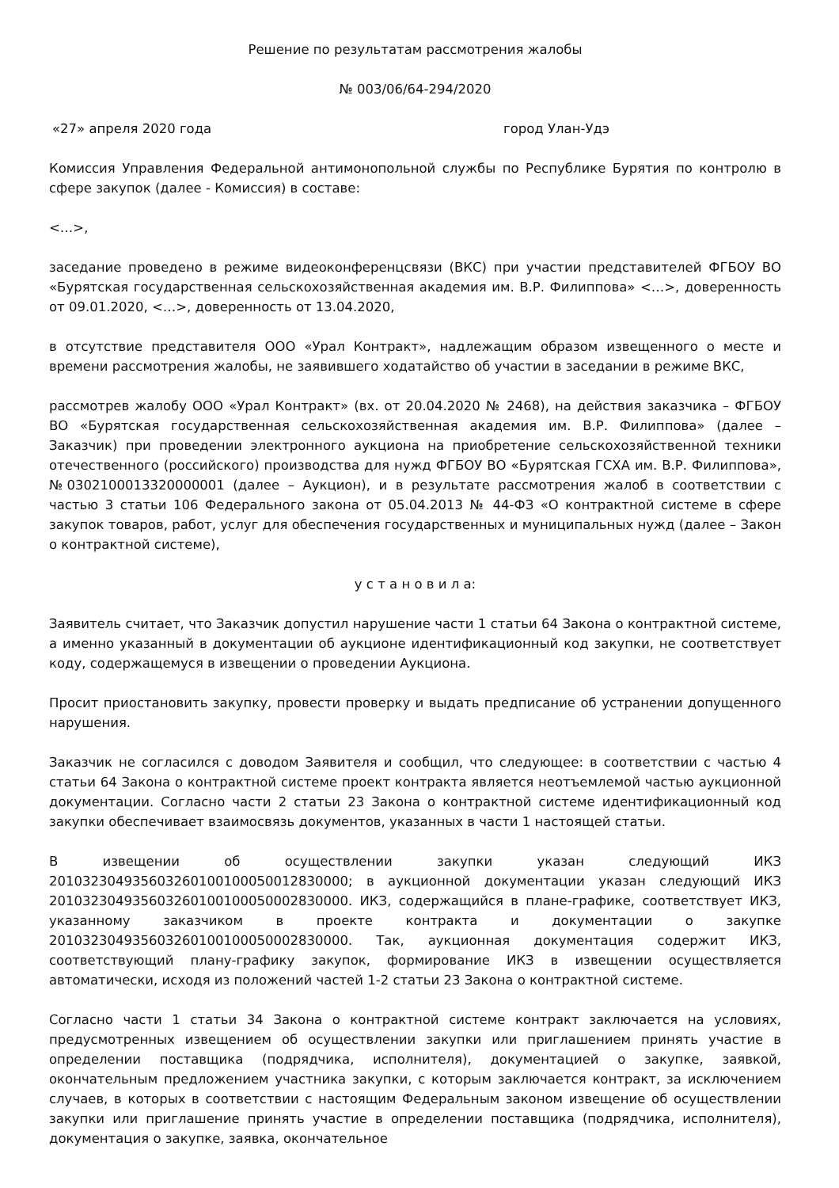Решение по результатам рассмотрения жалобы
№ 003/06/64-294/2020
«27» апреля 2020 года город Улан-Удэ
Комиссия Управления Федеральной антимонопольной службы по Республике Бурятия по контролю в сфере закупок (далее - Комиссия) в составе:
<…>,
заседание проведено в режиме видеоконференцсвязи (ВКС) при участии представителей ФГБОУ ВО «Бурятская государственная сельскохозяйственная академия им. В.Р. Филиппова» <…>, доверенность от 09.01.2020, <…>, доверенность от 13.04.2020,
в отсутствие представителя ООО «Урал Контракт», надлежащим образом извещенного о месте и времени рассмотрения жалобы, не заявившего ходатайство об участии в заседании в режиме ВКС,
рассмотрев жалобу ООО «Урал Контракт» (вх. от 20.04.2020 № 2468), на действия заказчика – ФГБОУ ВО «Бурятская государственная сельскохозяйственная академия им. В.Р. Филиппова» (далее – Заказчик) при проведении электронного аукциона на приобретение сельскохозяйственной техники отечественного (российского) производства для нужд ФГБОУ ВО «Бурятская ГСХА им. В.Р. Филиппова», №0302100013320000001 (далее – Аукцион), и в результате рассмотрения жалоб в соответствии с частью 3 статьи 106 Федерального закона от 05.04.2013 № 44-ФЗ «О контрактной системе в сфере закупок товаров, работ, услуг для обеспечения государственных и муниципальных нужд (далее – Закон о контрактной системе),
у с т а н о в и л а:
Заявитель считает, что Заказчик допустил нарушение части 1 статьи 64 Закона о контрактной системе, а именно указанный в документации об аукционе идентификационный код закупки, не соответствует коду, содержащемуся в извещении о проведении Аукциона.
Просит приостановить закупку, провести проверку и выдать предписание об устранении допущенного нарушения.
Заказчик не согласился с доводом Заявителя и сообщил, что следующее: в соответствии с частью 4 статьи 64 Закона о контрактной системе проект контракта является неотъемлемой частью аукционной документации. Согласно части 2 статьи 23 Закона о контрактной системе идентификационный код закупки обеспечивает взаимосвязь документов, указанных в части 1 настоящей статьи.
В извещении об осуществлении закупки указан следующий ИКЗ 201032304935603260100100050012830000; в аукционной документации указан следующий ИКЗ 201032304935603260100100050002830000. ИКЗ, содержащийся в плане-графике, соответствует ИКЗ, указанному заказчиком в проекте контракта и документации о закупке 201032304935603260100100050002830000. Так, аукционная документация содержит ИКЗ, соответствующий плану-графику закупок, формирование ИКЗ в извещении осуществляется автоматически, исходя из положений частей 1-2 статьи 23 Закона о контрактной системе.
Согласно части 1 статьи 34 Закона о контрактной системе контракт заключается на условиях, предусмотренных извещением об осуществлении закупки или приглашением принять участие в определении поставщика (подрядчика, исполнителя), документацией о закупке, заявкой, окончательным предложением участника закупки, с которым заключается контракт, за исключением случаев, в которых в соответствии с настоящим Федеральным законом извещение об осуществлении закупки или приглашение принять участие в определении поставщика (подрядчика, исполнителя), документация о закупке, заявка, окончательное